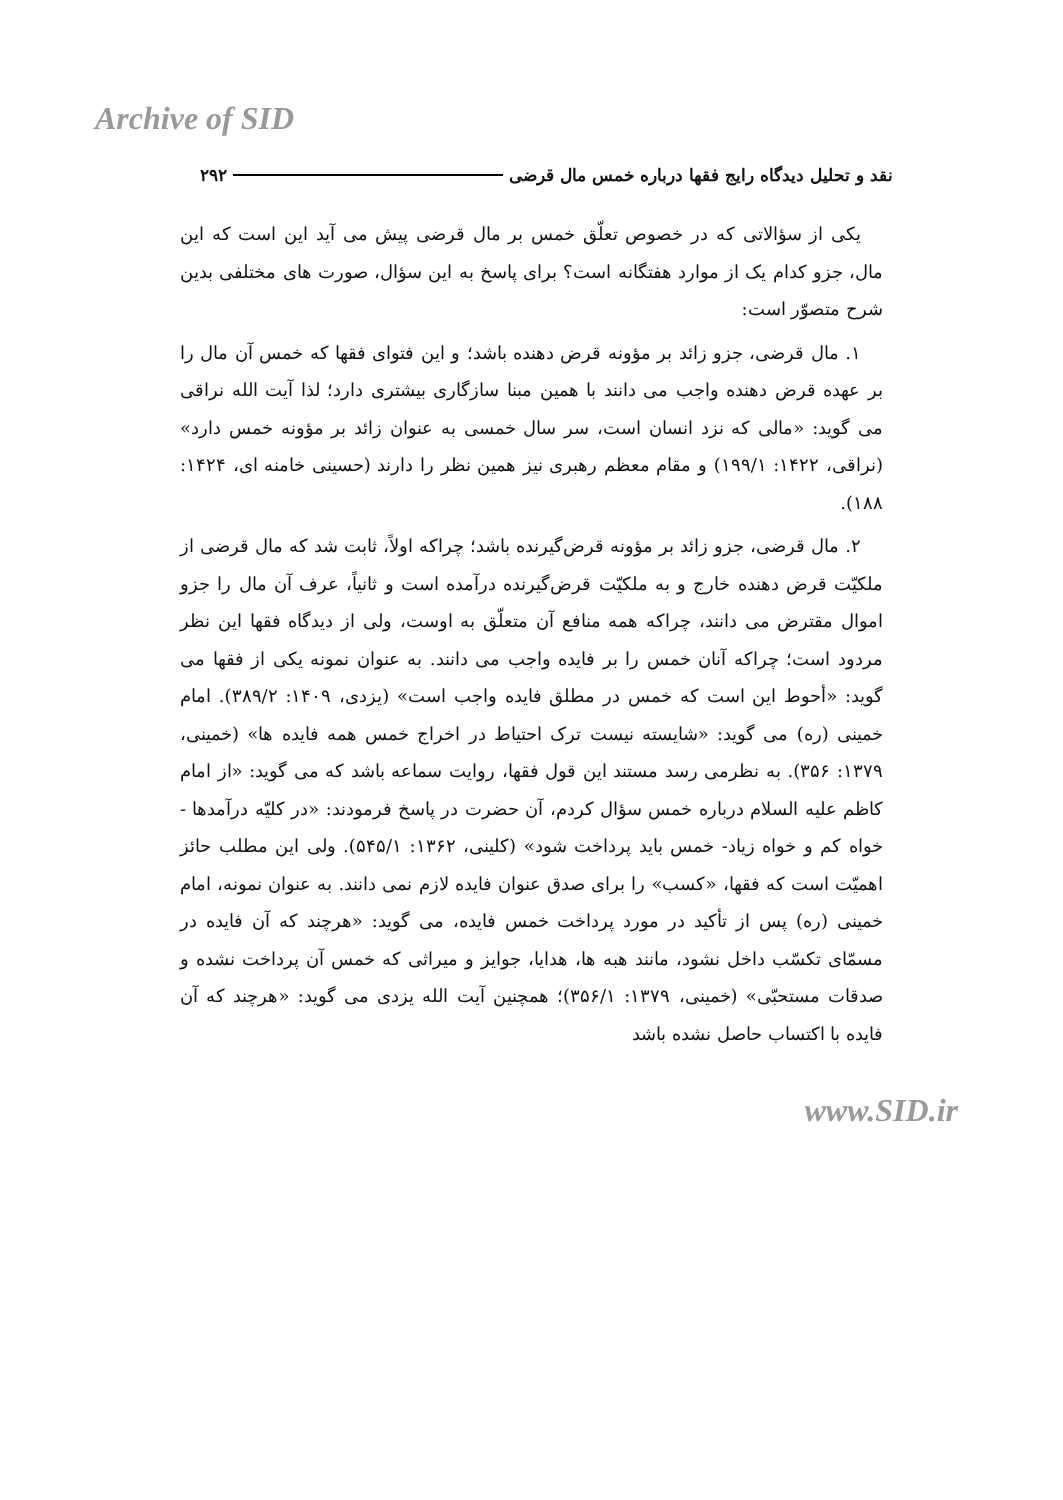Archive of SID
نقد و تحلیل دیدگاه رایج فقها درباره خمس مال قرضی ۲۹۲
یکی از سؤالاتی که در خصوص تعلّق خمس بر مال قرضی پیش می آید این است که این مال، جزو کدام یک از موارد هفتگانه است؟ برای پاسخ به این سؤال، صورت های مختلفی بدین شرح متصوّر است:
۱. مال قرضی، جزو زائد بر مؤونه قرض دهنده باشد؛ و این فتوای فقها که خمس آن مال را بر عهده قرض دهنده واجب می دانند با همین مبنا سازگاری بیشتری دارد؛ لذا آیت الله نراقی می گوید: «مالی که نزد انسان است، سر سال خمسی به عنوان زائد بر مؤونه خمس دارد» (نراقی، ۱۴۲۲: ۱۹۹/۱) و مقام معظم رهبری نیز همین نظر را دارند (حسینی خامنه ای، ۱۴۲۴: ۱۸۸).
۲. مال قرضی، جزو زائد بر مؤونه قرض‌گیرنده باشد؛ چراکه اولاً، ثابت شد که مال قرضی از ملکیّت قرض دهنده خارج و به ملکیّت قرض‌گیرنده درآمده است و ثانیاً، عرف آن مال را جزو اموال مقترض می دانند، چراکه همه منافع آن متعلّق به اوست، ولی از دیدگاه فقها این نظر مردود است؛ چراکه آنان خمس را بر فایده واجب می دانند. به عنوان نمونه یکی از فقها می گوید: «أحوط این است که خمس در مطلق فایده واجب است» (یزدی، ۱۴۰۹: ۳۸۹/۲). امام خمینی (ره) می گوید: «شایسته نیست ترک احتیاط در اخراج خمس همه فایده ها» (خمینی، ۱۳۷۹: ۳۵۶). به نظرمی رسد مستند این قول فقها، روایت سماعه باشد که می گوید: «از امام کاظم علیه السلام درباره خمس سؤال کردم، آن حضرت در پاسخ فرمودند: «در کلیّه درآمدها - خواه کم و خواه زیاد- خمس باید پرداخت شود» (کلینی، ۱۳۶۲: ۵۴۵/۱). ولی این مطلب حائز اهمیّت است که فقها، «کسب» را برای صدق عنوان فایده لازم نمی دانند. به عنوان نمونه، امام خمینی (ره) پس از تأکید در مورد پرداخت خمس فایده، می گوید: «هرچند که آن فایده در مسمّای تکسّب داخل نشود، مانند هبه ها، هدایا، جوایز و میراثی که خمس آن پرداخت نشده و صدقات مستحبّی» (خمینی، ۱۳۷۹: ۳۵۶/۱)؛ همچنین آیت الله یزدی می گوید: «هرچند که آن فایده با اکتساب حاصل نشده باشد
www.SID.ir